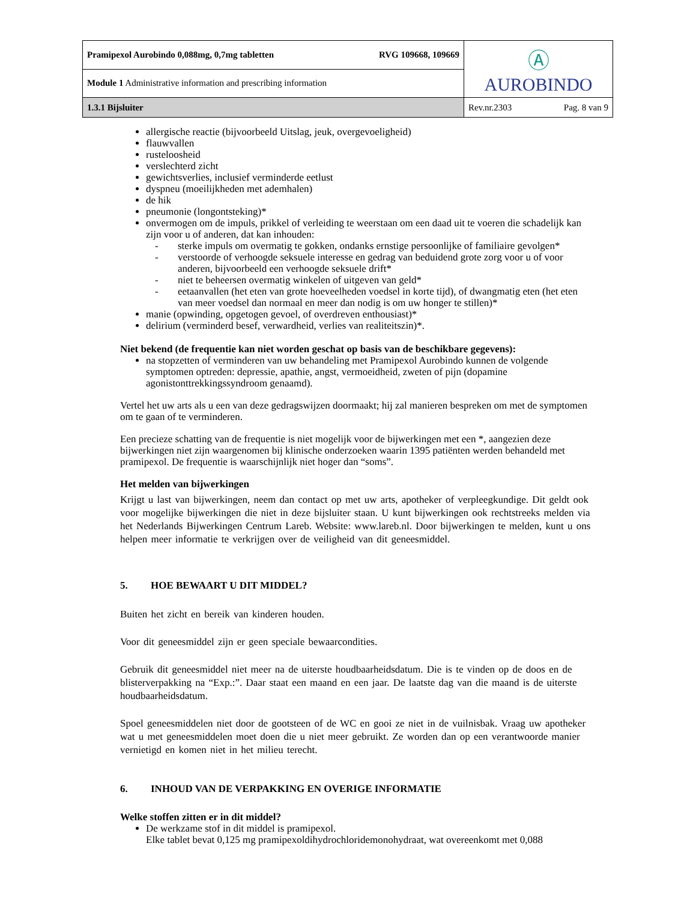| Pramipexol Aurobindo 0,088mg, 0,7mg tabletten RVG 109668, 109669 | Ⓐ AUROBINDO |
| Module 1 Administrative information and prescribing information | |
| 1.3.1 Bijsluiter | Rev.nr.2303 Pag. 8 van 9 |
allergische reactie (bijvoorbeeld Uitslag, jeuk, overgevoeligheid)
flauwvallen
rusteloosheid
verslechterd zicht
gewichtsverlies, inclusief verminderde eetlust
dyspneu (moeilijkheden met ademhalen)
de hik
pneumonie (longontsteking)*
onvermogen om de impuls, prikkel of verleiding te weerstaan om een daad uit te voeren die schadelijk kan zijn voor u of anderen, dat kan inhouden:
- sterke impuls om overmatig te gokken, ondanks ernstige persoonlijke of familiaire gevolgen*
- verstoorde of verhoogde seksuele interesse en gedrag van beduidend grote zorg voor u of voor anderen, bijvoorbeeld een verhoogde seksuele drift*
- niet te beheersen overmatig winkelen of uitgeven van geld*
- eetaanvallen (het eten van grote hoeveelheden voedsel in korte tijd), of dwangmatig eten (het eten van meer voedsel dan normaal en meer dan nodig is om uw honger te stillen)*
manie (opwinding, opgetogen gevoel, of overdreven enthousiast)*
delirium (verminderd besef, verwardheid, verlies van realiteitszin)*.
Niet bekend (de frequentie kan niet worden geschat op basis van de beschikbare gegevens):
na stopzetten of verminderen van uw behandeling met Pramipexol Aurobindo kunnen de volgende symptomen optreden: depressie, apathie, angst, vermoeidheid, zweten of pijn (dopamine agonistonttrekkingssyndroom genaamd).
Vertel het uw arts als u een van deze gedragswijzen doormaakt; hij zal manieren bespreken om met de symptomen om te gaan of te verminderen.
Een precieze schatting van de frequentie is niet mogelijk voor de bijwerkingen met een *, aangezien deze bijwerkingen niet zijn waargenomen bij klinische onderzoeken waarin 1395 patiënten werden behandeld met pramipexol. De frequentie is waarschijnlijk niet hoger dan “soms”.
Het melden van bijwerkingen
Krijgt u last van bijwerkingen, neem dan contact op met uw arts, apotheker of verpleegkundige. Dit geldt ook voor mogelijke bijwerkingen die niet in deze bijsluiter staan. U kunt bijwerkingen ook rechtstreeks melden via het Nederlands Bijwerkingen Centrum Lareb. Website: www.lareb.nl. Door bijwerkingen te melden, kunt u ons helpen meer informatie te verkrijgen over de veiligheid van dit geneesmiddel.
5. HOE BEWAART U DIT MIDDEL?
Buiten het zicht en bereik van kinderen houden.
Voor dit geneesmiddel zijn er geen speciale bewaarcondities.
Gebruik dit geneesmiddel niet meer na de uiterste houdbaarheidsdatum. Die is te vinden op de doos en de blisterverpakking na “Exp.:”. Daar staat een maand en een jaar. De laatste dag van die maand is de uiterste houdbaarheidsdatum.
Spoel geneesmiddelen niet door de gootsteen of de WC en gooi ze niet in de vuilnisbak. Vraag uw apotheker wat u met geneesmiddelen moet doen die u niet meer gebruikt. Ze worden dan op een verantwoorde manier vernietigd en komen niet in het milieu terecht.
6. INHOUD VAN DE VERPAKKING EN OVERIGE INFORMATIE
Welke stoffen zitten er in dit middel?
De werkzame stof in dit middel is pramipexol.
Elke tablet bevat 0,125 mg pramipexoldihydrochloridemonohydraat, wat overeenkomt met 0,088